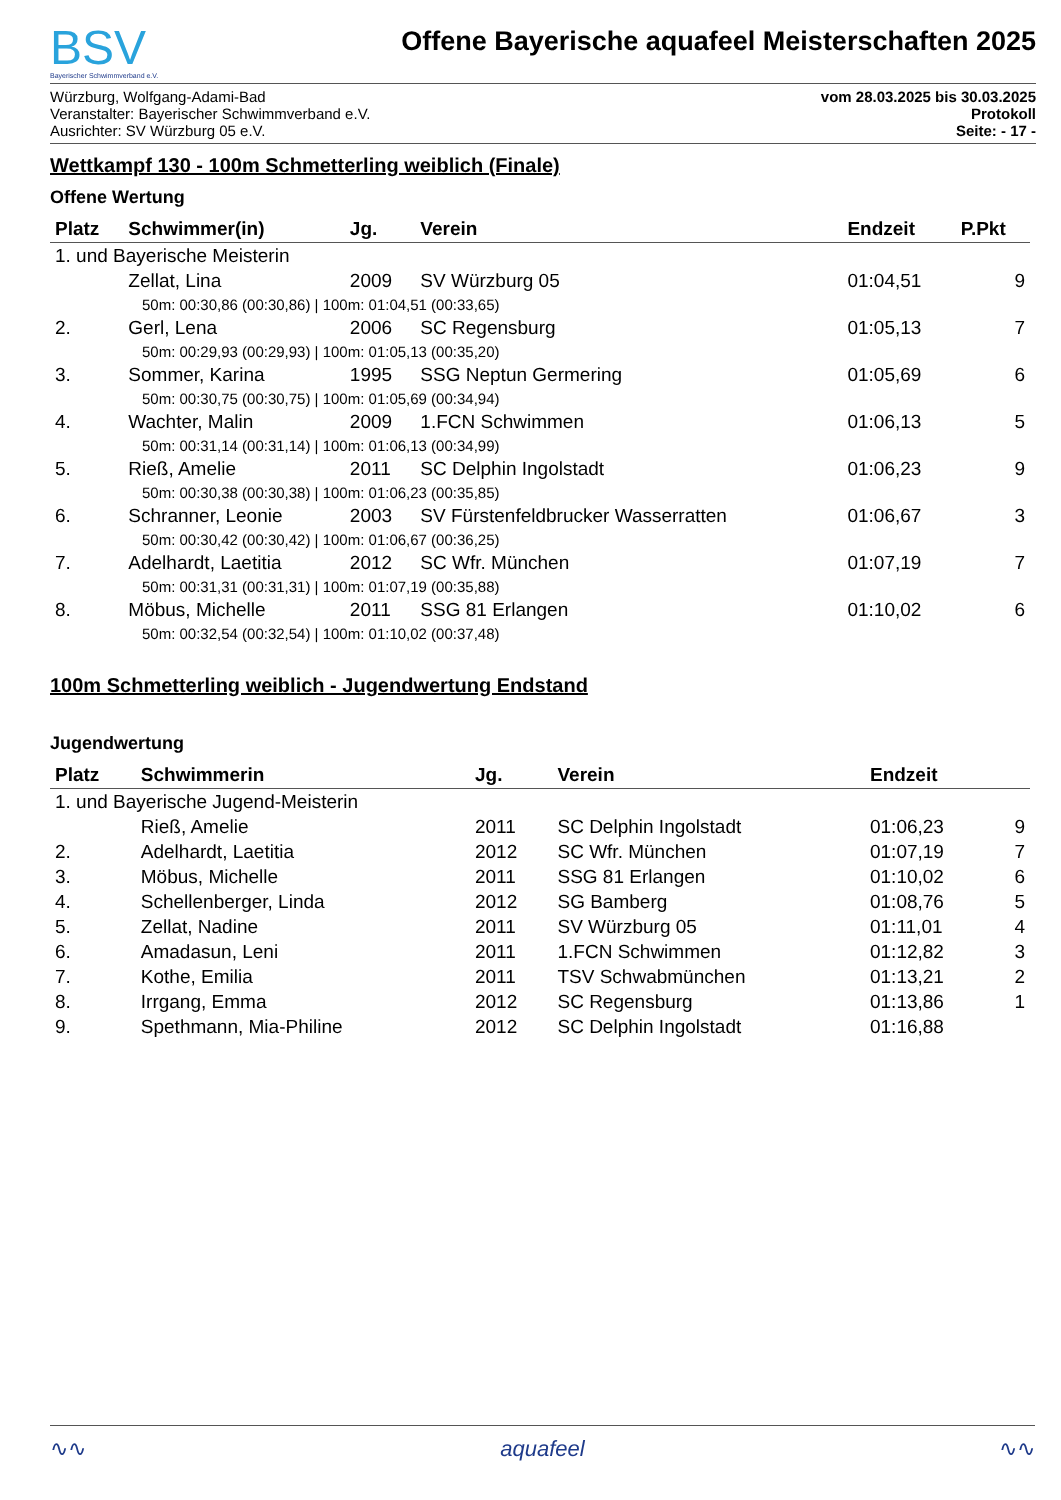BSV
Bayerischer Schwimmverband e.V.
Offene Bayerische aquafeel Meisterschaften 2025
Würzburg, Wolfgang-Adami-Bad
Veranstalter: Bayerischer Schwimmverband e.V.
Ausrichter: SV Würzburg 05 e.V.
vom 28.03.2025 bis 30.03.2025
Protokoll
Seite: - 17 -
Wettkampf 130 - 100m Schmetterling weiblich (Finale)
Offene Wertung
| Platz | Schwimmer(in) | Jg. | Verein | Endzeit | P.Pkt |
| --- | --- | --- | --- | --- | --- |
| 1. und Bayerische Meisterin | | | | | |
| | Zellat, Lina | 2009 | SV Würzburg 05 | 01:04,51 | 9 |
| 50m: 00:30,86 (00:30,86) / 100m: 01:04,51 (00:33,65) | | | | | |
| 2. | Gerl, Lena | 2006 | SC Regensburg | 01:05,13 | 7 |
| 50m: 00:29,93 (00:29,93) / 100m: 01:05,13 (00:35,20) | | | | | |
| 3. | Sommer, Karina | 1995 | SSG Neptun Germering | 01:05,69 | 6 |
| 50m: 00:30,75 (00:30,75) / 100m: 01:05,69 (00:34,94) | | | | | |
| 4. | Wachter, Malin | 2009 | 1.FCN Schwimmen | 01:06,13 | 5 |
| 50m: 00:31,14 (00:31,14) / 100m: 01:06,13 (00:34,99) | | | | | |
| 5. | Rieß, Amelie | 2011 | SC Delphin Ingolstadt | 01:06,23 | 9 |
| 50m: 00:30,38 (00:30,38) / 100m: 01:06,23 (00:35,85) | | | | | |
| 6. | Schranner, Leonie | 2003 | SV Fürstenfeldbrucker Wasserratten | 01:06,67 | 3 |
| 50m: 00:30,42 (00:30,42) / 100m: 01:06,67 (00:36,25) | | | | | |
| 7. | Adelhardt, Laetitia | 2012 | SC Wfr. München | 01:07,19 | 7 |
| 50m: 00:31,31 (00:31,31) / 100m: 01:07,19 (00:35,88) | | | | | |
| 8. | Möbus, Michelle | 2011 | SSG 81 Erlangen | 01:10,02 | 6 |
| 50m: 00:32,54 (00:32,54) / 100m: 01:10,02 (00:37,48) | | | | | |
100m Schmetterling weiblich - Jugendwertung Endstand
Jugendwertung
| Platz | Schwimmerin | Jg. | Verein | Endzeit | |
| --- | --- | --- | --- | --- | --- |
| 1. und Bayerische Jugend-Meisterin | | | | | |
| | Rieß, Amelie | 2011 | SC Delphin Ingolstadt | 01:06,23 | 9 |
| 2. | Adelhardt, Laetitia | 2012 | SC Wfr. München | 01:07,19 | 7 |
| 3. | Möbus, Michelle | 2011 | SSG 81 Erlangen | 01:10,02 | 6 |
| 4. | Schellenberger, Linda | 2012 | SG Bamberg | 01:08,76 | 5 |
| 5. | Zellat, Nadine | 2011 | SV Würzburg 05 | 01:11,01 | 4 |
| 6. | Amadasun, Leni | 2011 | 1.FCN Schwimmen | 01:12,82 | 3 |
| 7. | Kothe, Emilia | 2011 | TSV Schwabmünchen | 01:13,21 | 2 |
| 8. | Irrgang, Emma | 2012 | SC Regensburg | 01:13,86 | 1 |
| 9. | Spethmann, Mia-Philine | 2012 | SC Delphin Ingolstadt | 01:16,88 | |
∿∿ aquafeel ∿∿